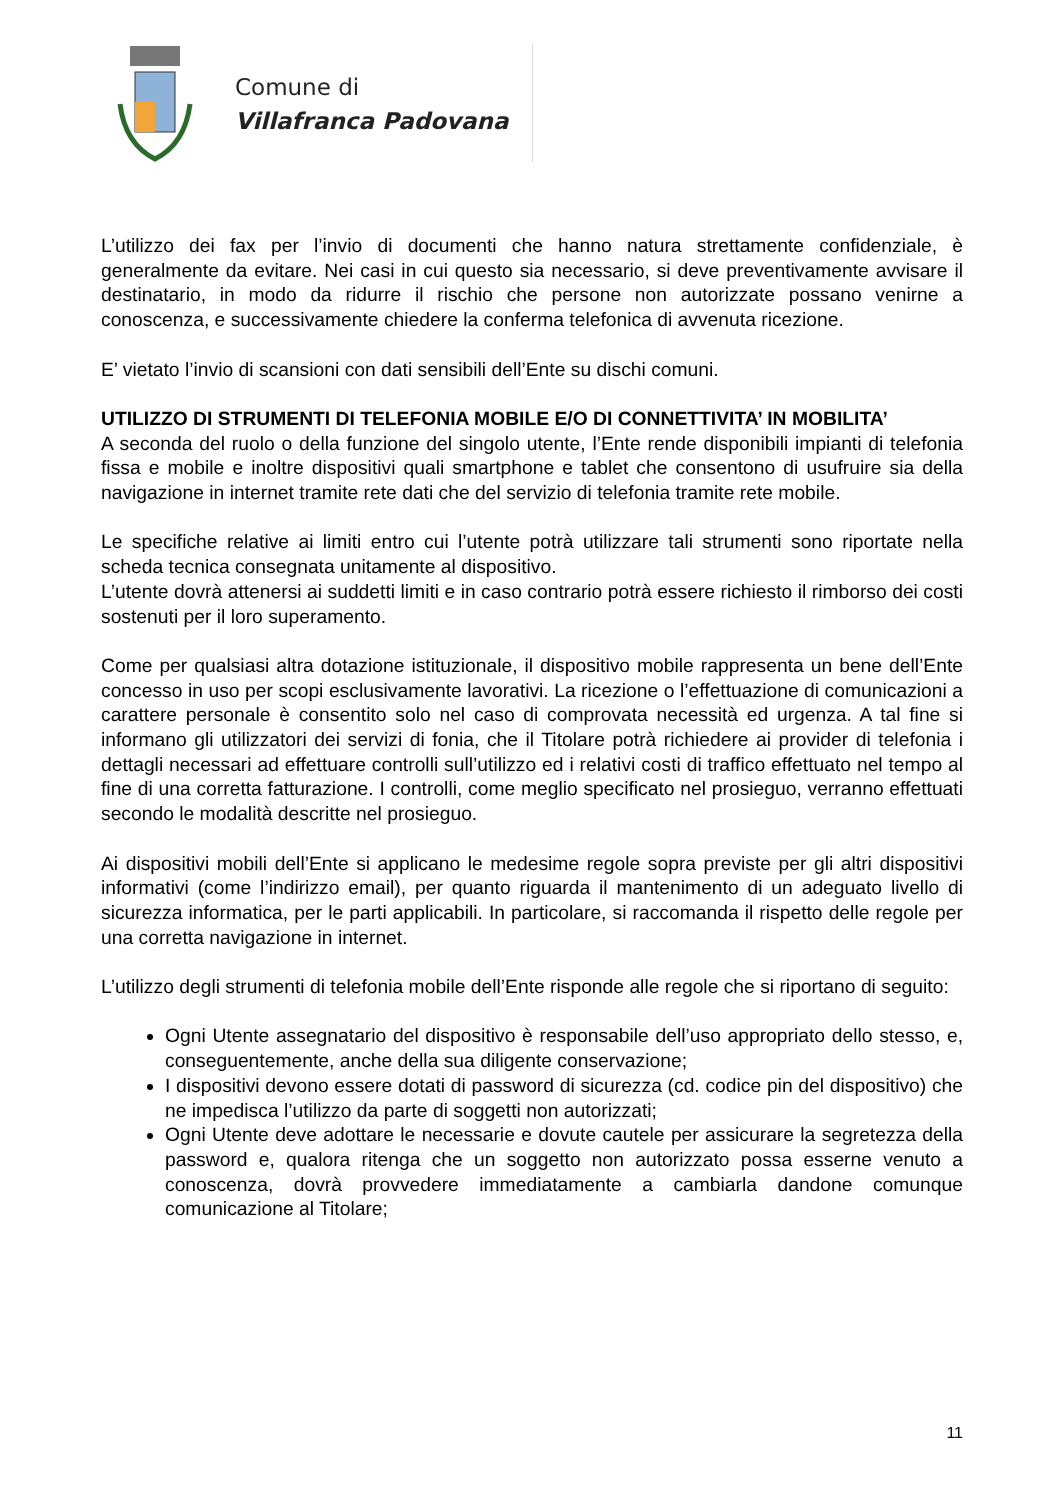Comune di
Villafranca Padovana
L’utilizzo dei fax per l’invio di documenti che hanno natura strettamente confidenziale, è generalmente da evitare. Nei casi in cui questo sia necessario, si deve preventivamente avvisare il destinatario, in modo da ridurre il rischio che persone non autorizzate possano venirne a conoscenza, e successivamente chiedere la conferma telefonica di avvenuta ricezione.
E’ vietato l’invio di scansioni con dati sensibili dell’Ente su dischi comuni.
UTILIZZO DI STRUMENTI DI TELEFONIA MOBILE E/O DI CONNETTIVITA’ IN MOBILITA’
A seconda del ruolo o della funzione del singolo utente, l’Ente rende disponibili impianti di telefonia fissa e mobile e inoltre dispositivi quali smartphone e tablet che consentono di usufruire sia della navigazione in internet tramite rete dati che del servizio di telefonia tramite rete mobile.
Le specifiche relative ai limiti entro cui l’utente potrà utilizzare tali strumenti sono riportate nella scheda tecnica consegnata unitamente al dispositivo.
L’utente dovrà attenersi ai suddetti limiti e in caso contrario potrà essere richiesto il rimborso dei costi sostenuti per il loro superamento.
Come per qualsiasi altra dotazione istituzionale, il dispositivo mobile rappresenta un bene dell’Ente concesso in uso per scopi esclusivamente lavorativi. La ricezione o l’effettuazione di comunicazioni a carattere personale è consentito solo nel caso di comprovata necessità ed urgenza. A tal fine si informano gli utilizzatori dei servizi di fonia, che il Titolare potrà richiedere ai provider di telefonia i dettagli necessari ad effettuare controlli sull’utilizzo ed i relativi costi di traffico effettuato nel tempo al fine di una corretta fatturazione. I controlli, come meglio specificato nel prosieguo, verranno effettuati secondo le modalità descritte nel prosieguo.
Ai dispositivi mobili dell’Ente si applicano le medesime regole sopra previste per gli altri dispositivi informativi (come l’indirizzo email), per quanto riguarda il mantenimento di un adeguato livello di sicurezza informatica, per le parti applicabili. In particolare, si raccomanda il rispetto delle regole per una corretta navigazione in internet.
L’utilizzo degli strumenti di telefonia mobile dell’Ente risponde alle regole che si riportano di seguito:
Ogni Utente assegnatario del dispositivo è responsabile dell’uso appropriato dello stesso, e, conseguentemente, anche della sua diligente conservazione;
I dispositivi devono essere dotati di password di sicurezza (cd. codice pin del dispositivo) che ne impedisca l’utilizzo da parte di soggetti non autorizzati;
Ogni Utente deve adottare le necessarie e dovute cautele per assicurare la segretezza della password e, qualora ritenga che un soggetto non autorizzato possa esserne venuto a conoscenza, dovrà provvedere immediatamente a cambiarla dandone comunque comunicazione al Titolare;
11